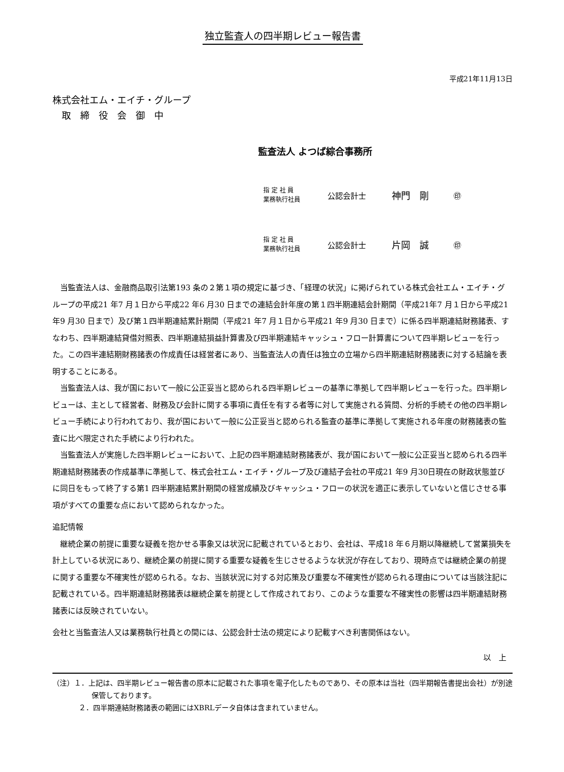独立監査人の四半期レビュー報告書
平成21年11月13日
株式会社エム・エイチ・グループ
　取　締　役　会　御　中
監査法人 よつば綜合事務所
指 定 社 員
業務執行社員
公認会計士
神門　剛
㊞
指 定 社 員
業務執行社員
公認会計士
片岡　誠
㊞
当監査法人は、金融商品取引法第193 条の２第１項の規定に基づき、「経理の状況」に掲げられている株式会社エム・エイチ・グループの平成21 年7 月１日から平成22 年6 月30 日までの連結会計年度の第１四半期連結会計期間（平成21年7 月１日から平成21 年9 月30 日まで）及び第１四半期連結累計期間（平成21 年7 月１日から平成21 年9 月30 日まで）に係る四半期連結財務諸表、すなわち、四半期連結貸借対照表、四半期連結損益計算書及び四半期連結キャッシュ・フロー計算書について四半期レビューを行った。この四半連結期財務諸表の作成責任は経営者にあり、当監査法人の責任は独立の立場から四半期連結財務諸表に対する結論を表明することにある。
当監査法人は、我が国において一般に公正妥当と認められる四半期レビューの基準に準拠して四半期レビューを行った。四半期レビューは、主として経営者、財務及び会計に関する事項に責任を有する者等に対して実施される質問、分析的手続その他の四半期レビュー手続により行われており、我が国において一般に公正妥当と認められる監査の基準に準拠して実施される年度の財務諸表の監査に比べ限定された手続により行われた。
当監査法人が実施した四半期レビューにおいて、上記の四半期連結財務諸表が、我が国において一般に公正妥当と認められる四半期連結財務諸表の作成基準に準拠して、株式会社エム・エイチ・グループ及び連結子会社の平成21 年9 月30日現在の財政状態並びに同日をもって終了する第1 四半期連結累計期間の経営成績及びキャッシュ・フローの状況を適正に表示していないと信じさせる事項がすべての重要な点において認められなかった。
追記情報
継続企業の前提に重要な疑義を抱かせる事象又は状況に記載されているとおり、会社は、平成18 年６月期以降継続して営業損失を計上している状況にあり、継続企業の前提に関する重要な疑義を生じさせるような状況が存在しており、現時点では継続企業の前提に関する重要な不確実性が認められる。なお、当該状況に対する対応策及び重要な不確実性が認められる理由については当該注記に記載されている。四半期連結財務諸表は継続企業を前提として作成されており、このような重要な不確実性の影響は四半期連結財務諸表には反映されていない。
会社と当監査法人又は業務執行社員との間には、公認会計士法の規定により記載すべき利害関係はない。
以　上
（注）１．上記は、四半期レビュー報告書の原本に記載された事項を電子化したものであり、その原本は当社（四半期報告書提出会社）が別途保管しております。
２．四半期連結財務諸表の範囲にはXBRLデータ自体は含まれていません。